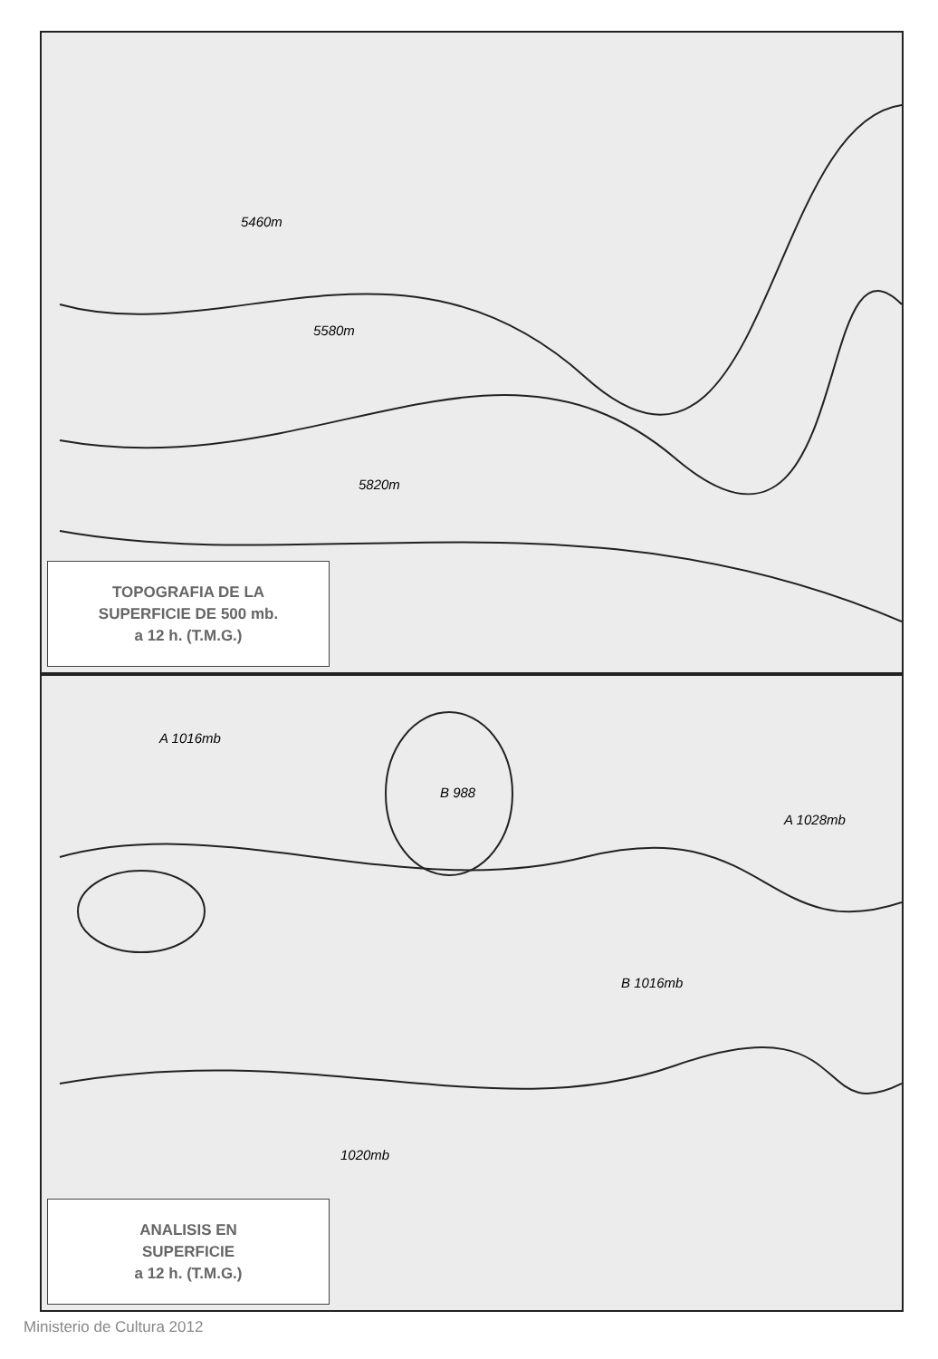5460m
5580m
5820m
TOPOGRAFIA DE LA
SUPERFICIE DE 500 mb.
a 12 h. (T.M.G.)
A 1016mb
B 988
B 1016mb
A 1028mb
1020mb
ANALISIS EN
SUPERFICIE
a 12 h. (T.M.G.)
Ministerio de Cultura 2012